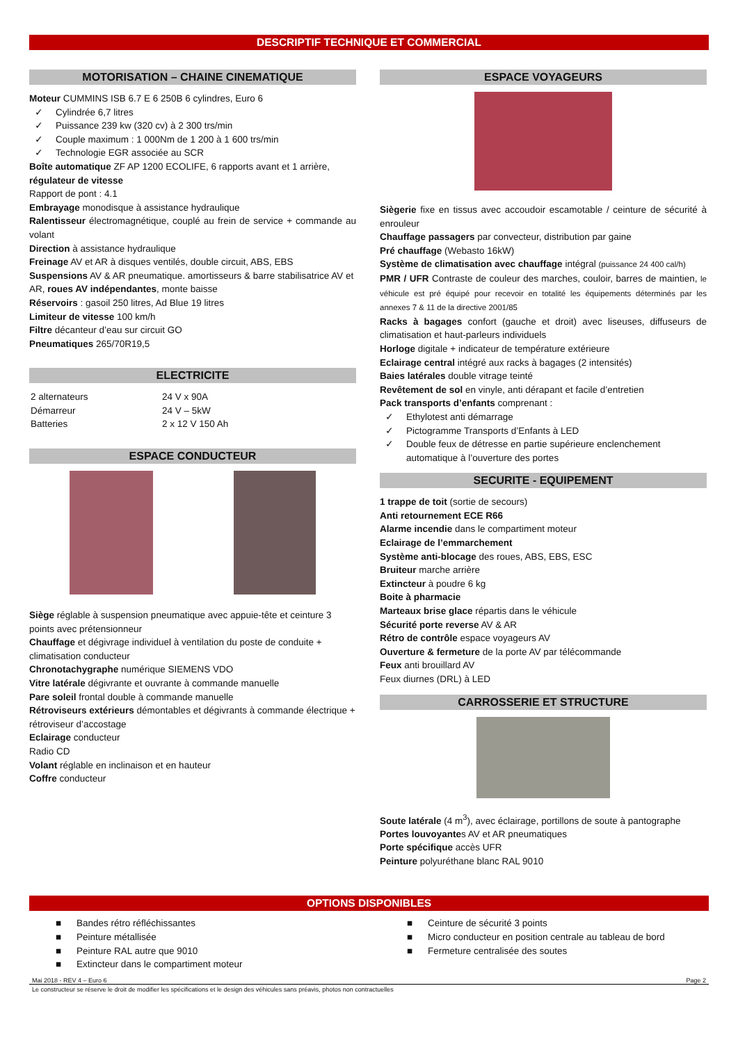DESCRIPTIF TECHNIQUE ET COMMERCIAL
MOTORISATION – CHAINE CINEMATIQUE
Moteur CUMMINS ISB 6.7 E 6 250B 6 cylindres, Euro 6
✓ Cylindrée 6,7 litres
✓ Puissance 239 kw (320 cv) à 2 300 trs/min
✓ Couple maximum : 1 000Nm de 1 200 à 1 600 trs/min
✓ Technologie EGR associée au SCR
Boîte automatique ZF AP 1200 ECOLIFE, 6 rapports avant et 1 arrière, régulateur de vitesse
Rapport de pont : 4.1
Embrayage monodisque à assistance hydraulique
Ralentisseur électromagnétique, couplé au frein de service + commande au volant
Direction à assistance hydraulique
Freinage AV et AR à disques ventilés, double circuit, ABS, EBS
Suspensions AV & AR pneumatique. amortisseurs & barre stabilisatrice AV et AR, roues AV indépendantes, monte baisse
Réservoirs : gasoil 250 litres, Ad Blue 19 litres
Limiteur de vitesse 100 km/h
Filtre décanteur d’eau sur circuit GO
Pneumatiques 265/70R19,5
ELECTRICITE
| 2 alternateurs | 24 V x 90A |
| Démarreur | 24 V – 5kW |
| Batteries | 2 x 12 V 150 Ah |
ESPACE CONDUCTEUR
Siège réglable à suspension pneumatique avec appuie-tête et ceinture 3 points avec prétensionneur
Chauffage et dégivrage individuel à ventilation du poste de conduite + climatisation conducteur
Chronotachygraphe numérique SIEMENS VDO
Vitre latérale dégivrante et ouvrante à commande manuelle
Pare soleil frontal double à commande manuelle
Rétroviseurs extérieurs démontables et dégivrants à commande électrique + rétroviseur d’accostage
Eclairage conducteur
Radio CD
Volant réglable en inclinaison et en hauteur
Coffre conducteur
ESPACE VOYAGEURS
Siègerie fixe en tissus avec accoudoir escamotable / ceinture de sécurité à enrouleur
Chauffage passagers par convecteur, distribution par gaine
Pré chauffage (Webasto 16kW)
Système de climatisation avec chauffage intégral (puissance 24 400 cal/h)
PMR / UFR Contraste de couleur des marches, couloir, barres de maintien, le véhicule est pré équipé pour recevoir en totalité les équipements déterminés par les annexes 7 & 11 de la directive 2001/85
Racks à bagages confort (gauche et droit) avec liseuses, diffuseurs de climatisation et haut-parleurs individuels
Horloge digitale + indicateur de température extérieure
Eclairage central intégré aux racks à bagages (2 intensités)
Baies latérales double vitrage teinté
Revêtement de sol en vinyle, anti dérapant et facile d’entretien
Pack transports d’enfants comprenant :
✓ Ethylotest anti démarrage
✓ Pictogramme Transports d’Enfants à LED
✓ Double feux de détresse en partie supérieure enclenchement automatique à l’ouverture des portes
SECURITE - EQUIPEMENT
1 trappe de toit (sortie de secours)
Anti retournement ECE R66
Alarme incendie dans le compartiment moteur
Eclairage de l’emmarchement
Système anti-blocage des roues, ABS, EBS, ESC
Bruiteur marche arrière
Extincteur à poudre 6 kg
Boite à pharmacie
Marteaux brise glace répartis dans le véhicule
Sécurité porte reverse AV & AR
Rétro de contrôle espace voyageurs AV
Ouverture & fermeture de la porte AV par télécommande
Feux anti brouillard AV
Feux diurnes (DRL) à LED
CARROSSERIE ET STRUCTURE
Soute latérale (4 m<sup>3</sup>), avec éclairage, portillons de soute à pantographe
Portes louvoyantes AV et AR pneumatiques
Porte spécifique accès UFR
Peinture polyuréthane blanc RAL 9010
OPTIONS DISPONIBLES
■ Bandes rétro réfléchissantes
■ Peinture métallisée
■ Peinture RAL autre que 9010
■ Extincteur dans le compartiment moteur
■ Ceinture de sécurité 3 points
■ Micro conducteur en position centrale au tableau de bord
■ Fermeture centralisée des soutes
Mai 2018 - REV 4 – Euro 6 Page 2
Le constructeur se réserve le droit de modifier les spécifications et le design des véhicules sans préavis, photos non contractuelles